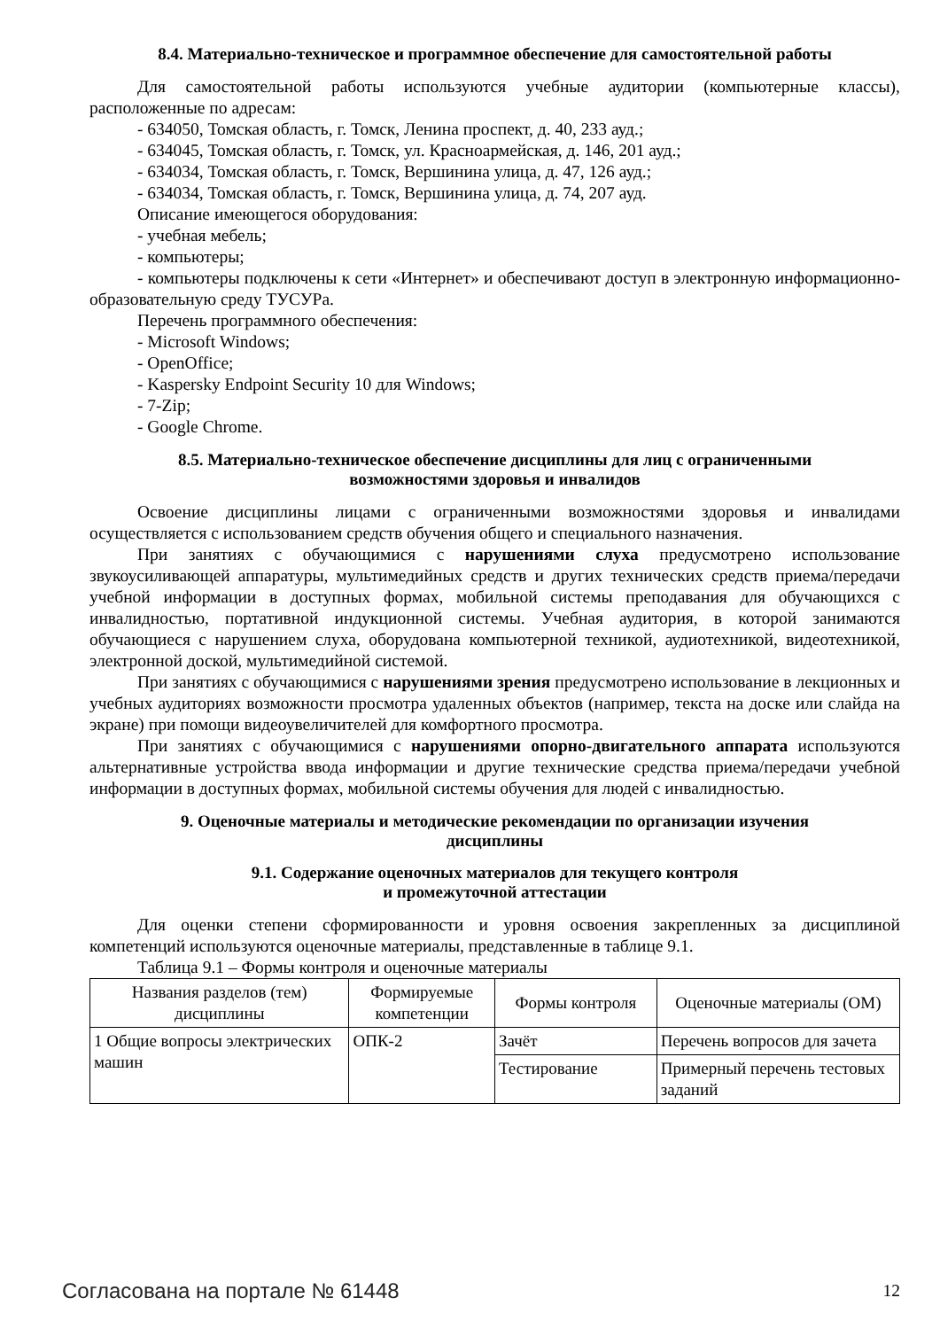8.4. Материально-техническое и программное обеспечение для самостоятельной работы
Для самостоятельной работы используются учебные аудитории (компьютерные классы), расположенные по адресам:
- 634050, Томская область, г. Томск, Ленина проспект, д. 40, 233 ауд.;
- 634045, Томская область, г. Томск, ул. Красноармейская, д. 146, 201 ауд.;
- 634034, Томская область, г. Томск, Вершинина улица, д. 47, 126 ауд.;
- 634034, Томская область, г. Томск, Вершинина улица, д. 74, 207 ауд.
Описание имеющегося оборудования:
- учебная мебель;
- компьютеры;
- компьютеры подключены к сети «Интернет» и обеспечивают доступ в электронную информационно-образовательную среду ТУСУРа.
Перечень программного обеспечения:
- Microsoft Windows;
- OpenOffice;
- Kaspersky Endpoint Security 10 для Windows;
- 7-Zip;
- Google Chrome.
8.5. Материально-техническое обеспечение дисциплины для лиц с ограниченными
возможностями здоровья и инвалидов
Освоение дисциплины лицами с ограниченными возможностями здоровья и инвалидами осуществляется с использованием средств обучения общего и специального назначения.
При занятиях с обучающимися с нарушениями слуха предусмотрено использование звукоусиливающей аппаратуры, мультимедийных средств и других технических средств приема/передачи учебной информации в доступных формах, мобильной системы преподавания для обучающихся с инвалидностью, портативной индукционной системы. Учебная аудитория, в которой занимаются обучающиеся с нарушением слуха, оборудована компьютерной техникой, аудиотехникой, видеотехникой, электронной доской, мультимедийной системой.
При занятиях с обучающимися с нарушениями зрения предусмотрено использование в лекционных и учебных аудиториях возможности просмотра удаленных объектов (например, текста на доске или слайда на экране) при помощи видеоувеличителей для комфортного просмотра.
При занятиях с обучающимися с нарушениями опорно-двигательного аппарата используются альтернативные устройства ввода информации и другие технические средства приема/передачи учебной информации в доступных формах, мобильной системы обучения для людей с инвалидностью.
9. Оценочные материалы и методические рекомендации по организации изучения
дисциплины
9.1. Содержание оценочных материалов для текущего контроля
и промежуточной аттестации
Для оценки степени сформированности и уровня освоения закрепленных за дисциплиной компетенций используются оценочные материалы, представленные в таблице 9.1.
Таблица 9.1 – Формы контроля и оценочные материалы
| Названия разделов (тем) дисциплины | Формируемые компетенции | Формы контроля | Оценочные материалы (ОМ) |
| --- | --- | --- | --- |
| 1 Общие вопросы электрических машин | ОПК-2 | Зачёт | Перечень вопросов для зачета |
| | | Тестирование | Примерный перечень тестовых заданий |
Согласована на портале № 61448 12